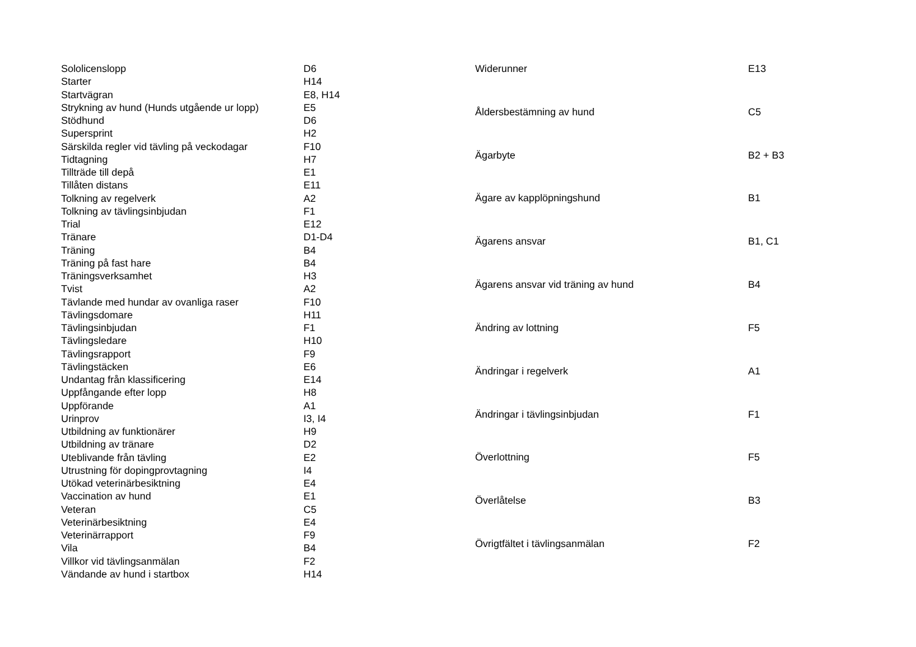| Sololicenslopp | D6 |
| Starter | H14 |
| Startvägran | E8, H14 |
| Strykning av hund (Hunds utgående ur lopp) | E5 |
| Stödhund | D6 |
| Supersprint | H2 |
| Särskilda regler vid tävling på veckodagar | F10 |
| Tidtagning | H7 |
| Tillträde till depå | E1 |
| Tillåten distans | E11 |
| Tolkning av regelverk | A2 |
| Tolkning av tävlingsinbjudan | F1 |
| Trial | E12 |
| Tränare | D1-D4 |
| Träning | B4 |
| Träning på fast hare | B4 |
| Träningsverksamhet | H3 |
| Tvist | A2 |
| Tävlande med hundar av ovanliga raser | F10 |
| Tävlingsdomare | H11 |
| Tävlingsinbjudan | F1 |
| Tävlingsledare | H10 |
| Tävlingsrapport | F9 |
| Tävlingstäcken | E6 |
| Undantag från klassificering | E14 |
| Uppfångande efter lopp | H8 |
| Uppförande | A1 |
| Urinprov | I3, I4 |
| Utbildning av funktionärer | H9 |
| Utbildning av tränare | D2 |
| Uteblivande från tävling | E2 |
| Utrustning för dopingprovtagning | I4 |
| Utökad veterinärbesiktning | E4 |
| Vaccination av hund | E1 |
| Veteran | C5 |
| Veterinärbesiktning | E4 |
| Veterinärrapport | F9 |
| Vila | B4 |
| Villkor vid tävlingsanmälan | F2 |
| Vändande av hund i startbox | H14 |
| Widerunner | E13 |
| Åldersbestämning av hund | C5 |
| Ägarbyte | B2 + B3 |
| Ägare av kapplöpningshund | B1 |
| Ägarens ansvar | B1, C1 |
| Ägarens ansvar vid träning av hund | B4 |
| Ändring av lottning | F5 |
| Ändringar i regelverk | A1 |
| Ändringar i tävlingsinbjudan | F1 |
| Överlottning | F5 |
| Överlåtelse | B3 |
| Övrigtfältet i tävlingsanmälan | F2 |